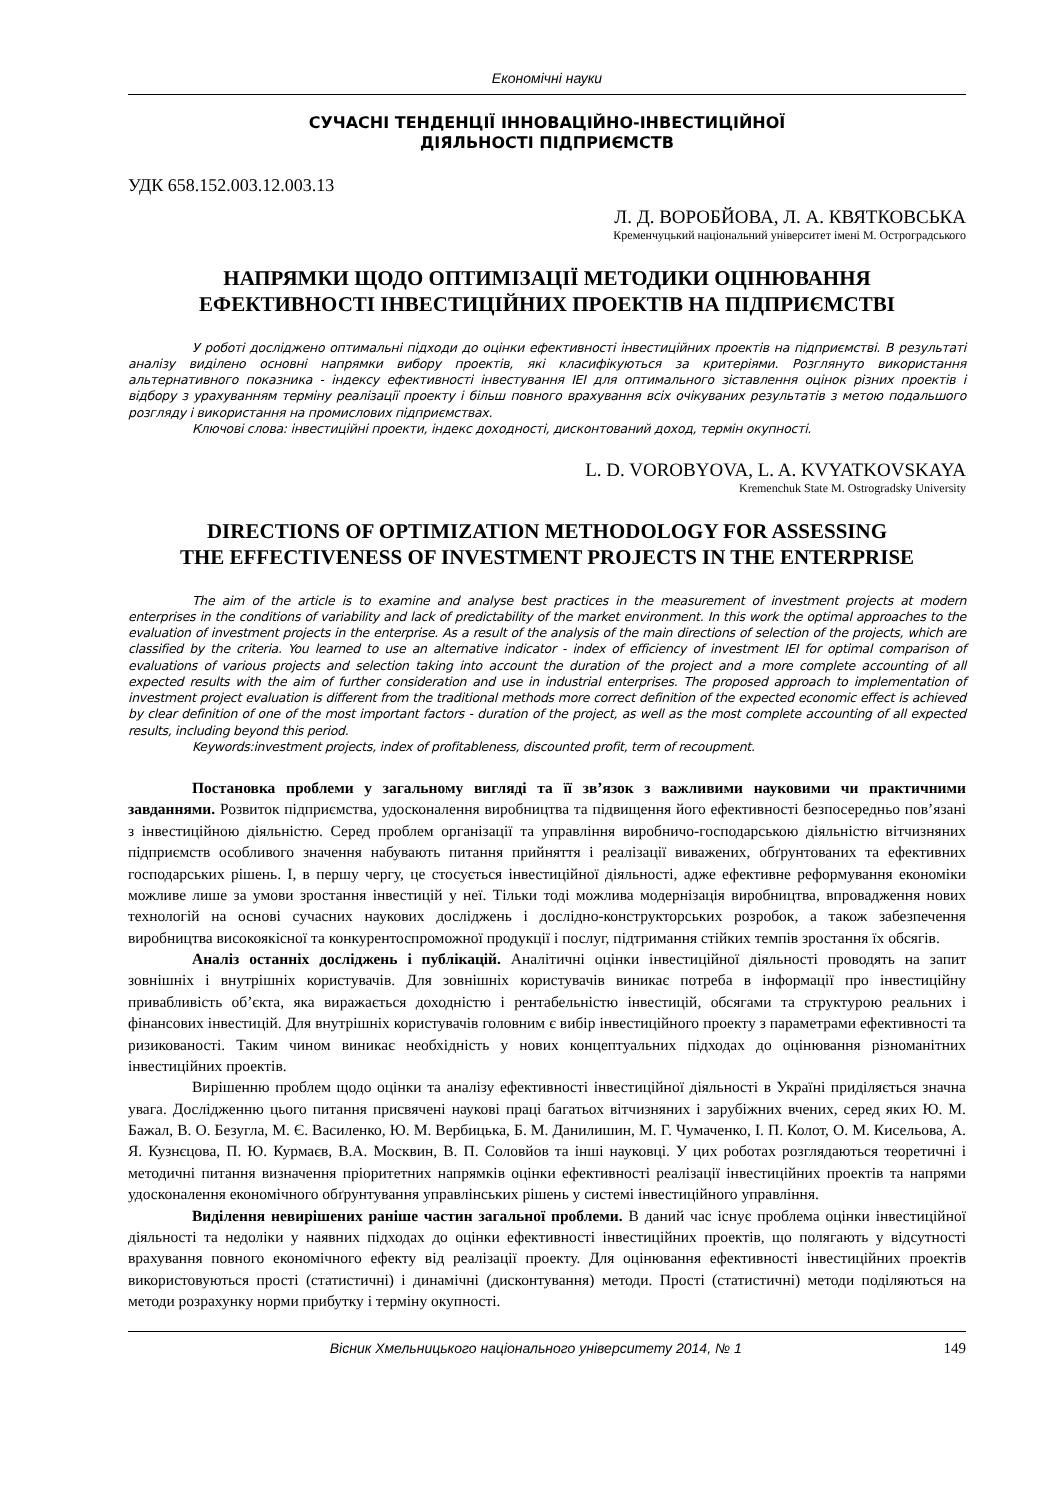Економічні науки
СУЧАСНІ ТЕНДЕНЦІЇ ІННОВАЦІЙНО-ІНВЕСТИЦІЙНОЇ
ДІЯЛЬНОСТІ ПІДПРИЄМСТВ
УДК 658.152.003.12.003.13
Л. Д. ВОРОБЙОВА, Л. А. КВЯТКОВСЬКА
Кременчуцький національний університет імені М. Остроградського
НАПРЯМКИ ЩОДО ОПТИМІЗАЦІЇ МЕТОДИКИ ОЦІНЮВАННЯ
ЕФЕКТИВНОСТІ ІНВЕСТИЦІЙНИХ ПРОЕКТІВ НА ПІДПРИЄМСТВІ
У роботі досліджено оптимальні підходи до оцінки ефективності інвестиційних проектів на підприємстві. В результаті аналізу виділено основні напрямки вибору проектів, які класифікуються за критеріями. Розглянуто використання альтернативного показника - індексу ефективності інвестування ІЕІ для оптимального зіставлення оцінок різних проектів і відбору з урахуванням терміну реалізації проекту і більш повного врахування всіх очікуваних результатів з метою подальшого розгляду і використання на промислових підприємствах.
Ключові слова: інвестиційні проекти, індекс доходності, дисконтований доход, термін окупності.
L. D. VOROBYOVA, L. A. KVYATKOVSKAYA
Kremenchuk State M. Ostrogradsky University
DIRECTIONS OF OPTIMIZATION METHODOLOGY FOR ASSESSING
THE EFFECTIVENESS OF INVESTMENT PROJECTS IN THE ENTERPRISE
The aim of the article is to examine and analyse best practices in the measurement of investment projects at modern enterprises in the conditions of variability and lack of predictability of the market environment. In this work the optimal approaches to the evaluation of investment projects in the enterprise. As a result of the analysis of the main directions of selection of the projects, which are classified by the criteria. You learned to use an alternative indicator - index of efficiency of investment IEI for optimal comparison of evaluations of various projects and selection taking into account the duration of the project and a more complete accounting of all expected results with the aim of further consideration and use in industrial enterprises. The proposed approach to implementation of investment project evaluation is different from the traditional methods more correct definition of the expected economic effect is achieved by clear definition of one of the most important factors - duration of the project, as well as the most complete accounting of all expected results, including beyond this period.
Keywords:investment projects, index of profitableness, discounted profit, term of recoupment.
Постановка проблеми у загальному вигляді та її зв’язок з важливими науковими чи практичними завданнями. Розвиток підприємства, удосконалення виробництва та підвищення його ефективності безпосередньо пов’язані з інвестиційною діяльністю. Серед проблем організації та управління виробничо-господарською діяльністю вітчизняних підприємств особливого значення набувають питання прийняття і реалізації виважених, обґрунтованих та ефективних господарських рішень. І, в першу чергу, це стосується інвестиційної діяльності, адже ефективне реформування економіки можливе лише за умови зростання інвестицій у неї. Тільки тоді можлива модернізація виробництва, впровадження нових технологій на основі сучасних наукових досліджень і дослідно-конструкторських розробок, а також забезпечення виробництва високоякісної та конкурентоспроможної продукції і послуг, підтримання стійких темпів зростання їх обсягів.
Аналіз останніх досліджень і публікацій. Аналітичні оцінки інвестиційної діяльності проводять на запит зовнішніх і внутрішніх користувачів. Для зовнішніх користувачів виникає потреба в інформації про інвестиційну привабливість об’єкта, яка виражається доходністю і рентабельністю інвестицій, обсягами та структурою реальних і фінансових інвестицій. Для внутрішніх користувачів головним є вибір інвестиційного проекту з параметрами ефективності та ризикованості. Таким чином виникає необхідність у нових концептуальних підходах до оцінювання різноманітних інвестиційних проектів.
Вирішенню проблем щодо оцінки та аналізу ефективності інвестиційної діяльності в Україні приділяється значна увага. Дослідженню цього питання присвячені наукові праці багатьох вітчизняних і зарубіжних вчених, серед яких Ю. М. Бажал, В. О. Безугла, М. Є. Василенко, Ю. М. Вербицька, Б. М. Данилишин, М. Г. Чумаченко, І. П. Колот, О. М. Кисельова, А. Я. Кузнєцова, П. Ю. Курмаєв, В.А. Москвин, В. П. Соловйов та інші науковці. У цих роботах розглядаються теоретичні і методичні питання визначення пріоритетних напрямків оцінки ефективності реалізації інвестиційних проектів та напрями удосконалення економічного обґрунтування управлінських рішень у системі інвестиційного управління.
Виділення невирішених раніше частин загальної проблеми. В даний час існує проблема оцінки інвестиційної діяльності та недоліки у наявних підходах до оцінки ефективності інвестиційних проектів, що полягають у відсутності врахування повного економічного ефекту від реалізації проекту. Для оцінювання ефективності інвестиційних проектів використовуються прості (статистичні) і динамічні (дисконтування) методи. Прості (статистичні) методи поділяються на методи розрахунку норми прибутку і терміну окупності.
Вісник Хмельницького національного університету 2014, № 1 149